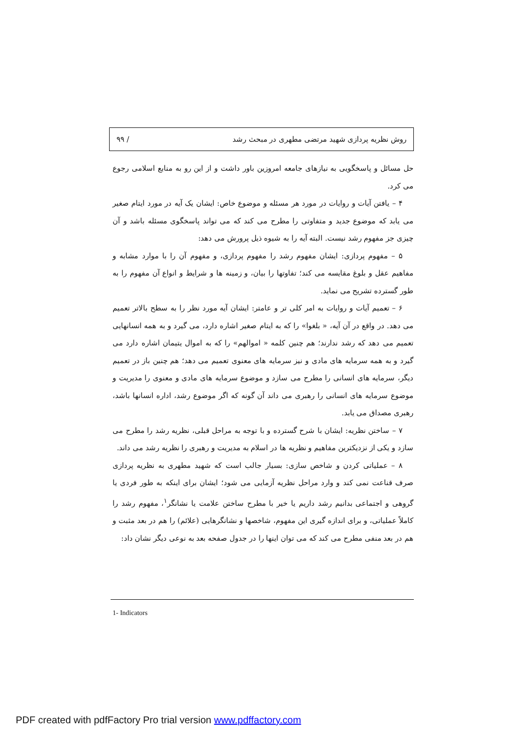روش نظریه پردازی شهید مرتضی مطهری در مبحث رشد / ۹۹
حل مسائل و پاسخگویی به نیازهای جامعه امروزین باور داشت و از این رو به منابع اسلامی رجوع می کرد.
۴ – یافتن آیات و روایات در مورد هر مسئله و موضوع خاص: ایشان یک آیه در مورد ایتام صغیر می یابد که موضوع جدید و متفاوتی را مطرح می کند که می تواند پاسخگوی مسئله باشد و آن چیزی جز مفهوم رشد نیست. البته آیه را به شیوه ذیل پرورش می دهد:
۵ – مفهوم پردازی: ایشان مفهوم رشد را مفهوم پردازی، و مفهوم آن را با موارد مشابه و مفاهیم عقل و بلوغ مقایسه می کند؛ تفاوتها را بیان، و زمینه ها و شرایط و انواع آن مفهوم را به طور گسترده تشریح می نماید.
۶ – تعمیم آیات و روایات به امر کلی تر و عامتر: ایشان آیه مورد نظر را به سطح بالاتر تعمیم می دهد. در واقع در آن آیه، « بلغوا» را که به ایتام صغیر اشاره دارد، می گیرد و به همه انسانهایی تعمیم می دهد که رشد ندارند؛ هم چنین کلمه « اموالهم» را که به اموال یتیمان اشاره دارد می گیرد و به همه سرمایه های مادی و نیز سرمایه های معنوی تعمیم می دهد؛ هم چنین باز در تعمیم دیگر، سرمایه های انسانی را مطرح می سازد و موضوع سرمایه های مادی و معنوی را مدیریت و موضوع سرمایه های انسانی را رهبری می داند آن گونه که اگر موضوع رشد، اداره انسانها باشد، رهبری مصداق می یابد.
۷ – ساختن نظریه: ایشان با شرح گسترده و با توجه به مراحل قبلی، نظریه رشد را مطرح می سازد و یکی از نزدیکترین مفاهیم و نظریه ها در اسلام به مدیریت و رهبری را نظریه رشد می داند.
۸ – عملیاتی کردن و شاخص سازی: بسیار جالب است که شهید مطهری به نظریه پردازی صرف قناعت نمی کند و وارد مراحل نظریه آزمایی می شود؛ ایشان برای اینکه به طور فردی یا گروهی و اجتماعی بدانیم رشد داریم یا خیر با مطرح ساختن علامت یا نشانگر<sup>۱</sup>، مفهوم رشد را کاملاً عملیاتی، و برای اندازه گیری این مفهوم، شاخصها و نشانگرهایی (علائم) را هم در بعد مثبت و هم در بعد منفی مطرح می کند که می توان اینها را در جدول صفحه بعد به نوعی دیگر نشان داد:
1- Indicators
PDF created with pdfFactory Pro trial version www.pdffactory.com